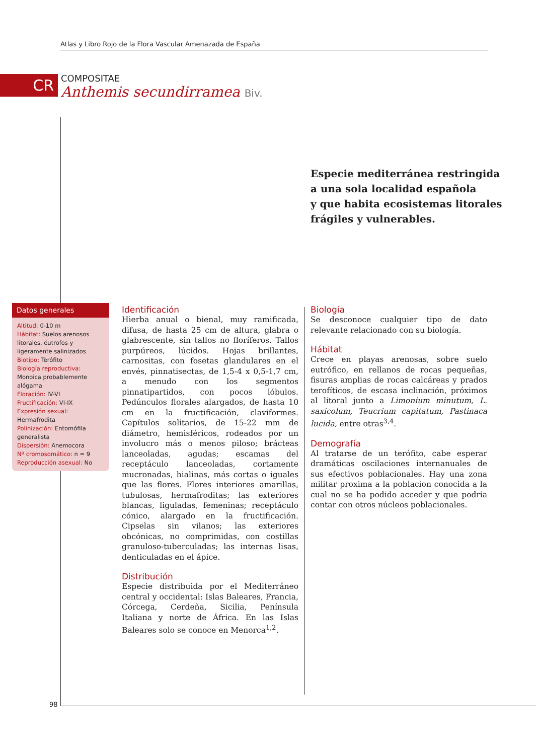Atlas y Libro Rojo de la Flora Vascular Amenazada de España
CR
COMPOSITAE
Anthemis secundirramea Biv.
Especie mediterránea restringida
a una sola localidad española
y que habita ecosistemas litorales
frágiles y vulnerables.
Datos generales
Altitud: 0-10 m
Hábitat: Suelos arenosos litorales, éutrofos y ligeramente salinizados
Biotipo: Terófito
Biología reproductiva: Monoica probablemente alógama
Floración: IV-VI
Fructificación: VI-IX
Expresión sexual: Hermafrodita
Polinización: Entomófila generalista
Dispersión: Anemocora
Nº cromosomático: n = 9
Reproducción asexual: No
Identificación
Hierba anual o bienal, muy ramificada, difusa, de hasta 25 cm de altura, glabra o glabrescente, sin tallos no floríferos. Tallos purpúreos, lúcidos. Hojas brillantes, carnositas, con fosetas glandulares en el envés, pinnatisectas, de 1,5-4 x 0,5-1,7 cm, a menudo con los segmentos pinnatipartidos, con pocos lóbulos. Pedúnculos florales alargados, de hasta 10 cm en la fructificación, claviformes. Capítulos solitarios, de 15-22 mm de diámetro, hemisféricos, rodeados por un involucro más o menos piloso; brácteas lanceoladas, agudas; escamas del receptáculo lanceoladas, cortamente mucronadas, hialinas, más cortas o iguales que las flores. Flores interiores amarillas, tubulosas, hermafroditas; las exteriores blancas, liguladas, femeninas; receptáculo cónico, alargado en la fructificación. Cipselas sin vilanos; las exteriores obcónicas, no comprimidas, con costillas granuloso-tuberculadas; las internas lisas, denticuladas en el ápice.
Distribución
Especie distribuida por el Mediterráneo central y occidental: Islas Baleares, Francia, Córcega, Cerdeña, Sicilia, Península Italiana y norte de África. En las Islas Baleares solo se conoce en Menorca<sup>1,2</sup>.
Biología
Se desconoce cualquier tipo de dato relevante relacionado con su biología.
Hábitat
Crece en playas arenosas, sobre suelo eutrófico, en rellanos de rocas pequeñas, fisuras amplias de rocas calcáreas y prados terofíticos, de escasa inclinación, próximos al litoral junto a Limonium minutum, L. saxicolum, Teucrium capitatum, Pastinaca lucida, entre otras<sup>3,4</sup>.
Demografía
Al tratarse de un terófito, cabe esperar dramáticas oscilaciones internanuales de sus efectivos poblacionales. Hay una zona militar proxima a la poblacion conocida a la cual no se ha podido acceder y que podría contar con otros núcleos poblacionales.
98